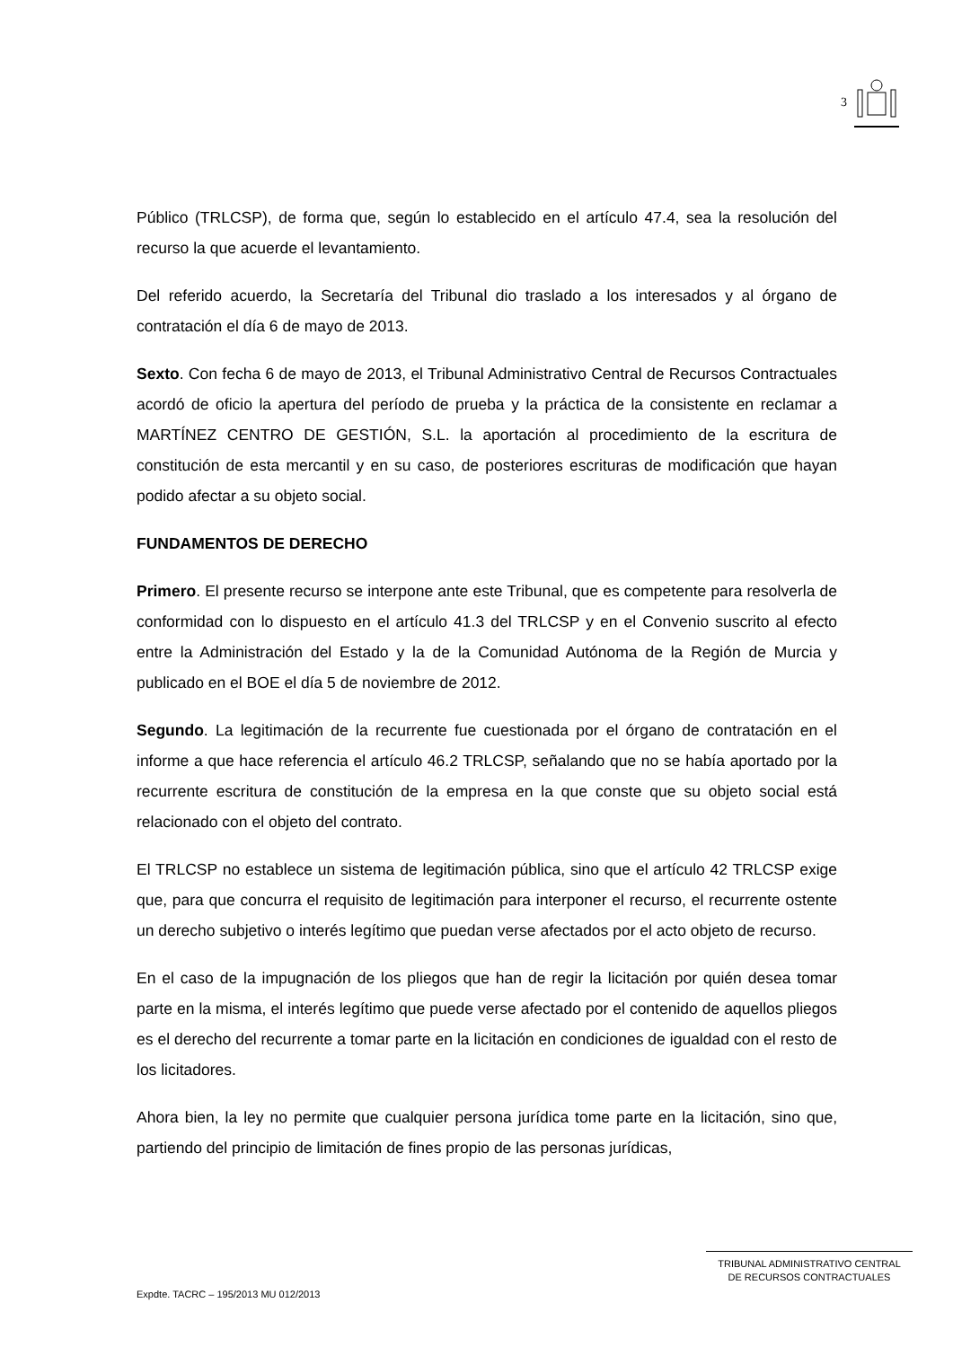3
Público (TRLCSP), de forma que, según lo establecido en el artículo 47.4, sea la resolución del recurso la que acuerde el levantamiento.
Del referido acuerdo, la Secretaría del Tribunal dio traslado a los interesados y al órgano de contratación el día 6 de mayo de 2013.
Sexto. Con fecha 6 de mayo de 2013, el Tribunal Administrativo Central de Recursos Contractuales acordó de oficio la apertura del período de prueba y la práctica de la consistente en reclamar a MARTÍNEZ CENTRO DE GESTIÓN, S.L. la aportación al procedimiento de la escritura de constitución de esta mercantil y en su caso, de posteriores escrituras de modificación que hayan podido afectar a su objeto social.
FUNDAMENTOS DE DERECHO
Primero. El presente recurso se interpone ante este Tribunal, que es competente para resolverla de conformidad con lo dispuesto en el artículo 41.3 del TRLCSP y en el Convenio suscrito al efecto entre la Administración del Estado y la de la Comunidad Autónoma de la Región de Murcia y publicado en el BOE el día 5 de noviembre de 2012.
Segundo. La legitimación de la recurrente fue cuestionada por el órgano de contratación en el informe a que hace referencia el artículo 46.2 TRLCSP, señalando que no se había aportado por la recurrente escritura de constitución de la empresa en la que conste que su objeto social está relacionado con el objeto del contrato.
El TRLCSP no establece un sistema de legitimación pública, sino que el artículo 42 TRLCSP exige que, para que concurra el requisito de legitimación para interponer el recurso, el recurrente ostente un derecho subjetivo o interés legítimo que puedan verse afectados por el acto objeto de recurso.
En el caso de la impugnación de los pliegos que han de regir la licitación por quién desea tomar parte en la misma, el interés legítimo que puede verse afectado por el contenido de aquellos pliegos es el derecho del recurrente a tomar parte en la licitación en condiciones de igualdad con el resto de los licitadores.
Ahora bien, la ley no permite que cualquier persona jurídica tome parte en la licitación, sino que, partiendo del principio de limitación de fines propio de las personas jurídicas,
TRIBUNAL ADMINISTRATIVO CENTRAL
DE RECURSOS CONTRACTUALES
Expdte. TACRC – 195/2013 MU 012/2013